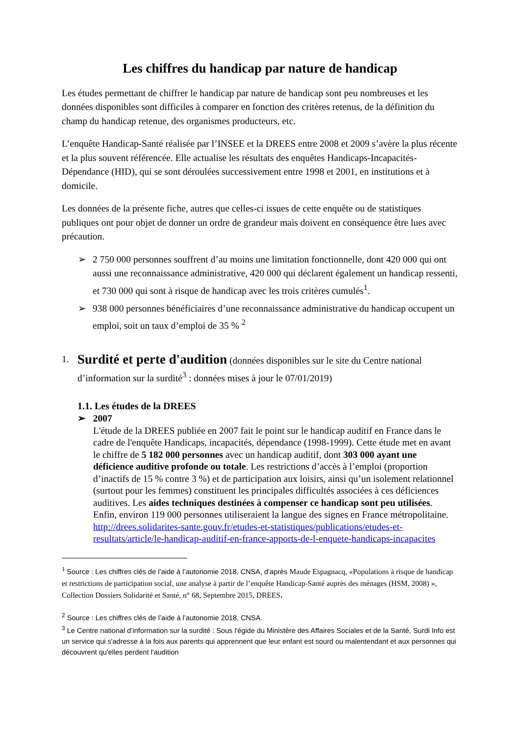Les chiffres du handicap par nature de handicap
Les études permettant de chiffrer le handicap par nature de handicap sont peu nombreuses et les données disponibles sont difficiles à comparer en fonction des critères retenus, de la définition du champ du handicap retenue, des organismes producteurs, etc.
L’enquête Handicap-Santé réalisée par l’INSEE et la DREES entre 2008 et 2009 s’avère la plus récente et la plus souvent référencée. Elle actualise les résultats des enquêtes Handicaps-Incapacités-Dépendance (HID), qui se sont déroulées successivement entre 1998 et 2001, en institutions et à domicile.
Les données de la présente fiche, autres que celles-ci issues de cette enquête ou de statistiques publiques ont pour objet de donner un ordre de grandeur mais doivent en conséquence être lues avec précaution.
➢ 2 750 000 personnes souffrent d’au moins une limitation fonctionnelle, dont 420 000 qui ont aussi une reconnaissance administrative, 420 000 qui déclarent également un handicap ressenti, et 730 000 qui sont à risque de handicap avec les trois critères cumulés<sup>1</sup>.
➢ 938 000 personnes bénéficiaires d’une reconnaissance administrative du handicap occupent un emploi, soit un taux d’emploi de 35 % <sup>2</sup>
1. Surdité et perte d'audition (données disponibles sur le site du Centre national d’information sur la surdité<sup>3</sup> : données mises à jour le 07/01/2019)
1.1. Les études de la DREES
➢ 2007
L'étude de la DREES publiée en 2007 fait le point sur le handicap auditif en France dans le cadre de l'enquête Handicaps, incapacités, dépendance (1998-1999). Cette étude met en avant le chiffre de 5 182 000 personnes avec un handicap auditif, dont 303 000 ayant une déficience auditive profonde ou totale. Les restrictions d’accès à l’emploi (proportion d’inactifs de 15 % contre 3 %) et de participation aux loisirs, ainsi qu’un isolement relationnel (surtout pour les femmes) constituent les principales difficultés associées à ces déficiences auditives. Les aides techniques destinées à compenser ce handicap sont peu utilisées. Enfin, environ 119 000 personnes utiliseraient la langue des signes en France métropolitaine. http://drees.solidarites-sante.gouv.fr/etudes-et-statistiques/publications/etudes-et-resultats/article/le-handicap-auditif-en-france-apports-de-l-enquete-handicaps-incapacites
<sup>1</sup> Source : Les chiffres clés de l’aide à l’autonomie 2018, CNSA, d’après Maude Espagnacq, «Populations à risque de handicap et restrictions de participation social, une analyse à partir de l’enquête Handicap-Santé auprès des ménages (HSM, 2008) », Collection Dossiers Solidarité et Santé, n° 68, Septembre 2015, DREES.
<sup>2</sup> Source : Les chiffres clés de l’aide à l’autonomie 2018, CNSA.
<sup>3</sup> Le Centre national d’information sur la surdité : Sous l'égide du Ministère des Affaires Sociales et de la Santé, Surdi Info est un service qui s'adresse à la fois aux parents qui apprennent que leur enfant est sourd ou malentendant et aux personnes qui découvrent qu'elles perdent l'audition